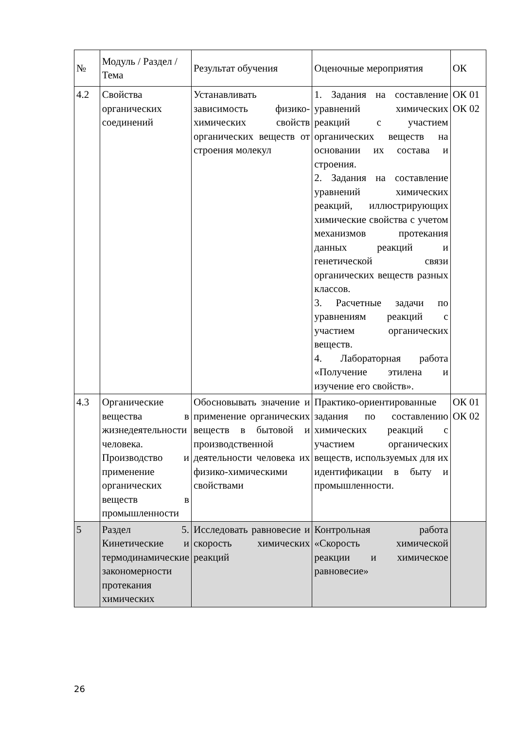| № | Модуль / Раздел / Тема | Результат обучения | Оценочные мероприятия | ОК |
| 4.2 | Свойства органических соединений | Устанавливать зависимость физико-химических свойств органических веществ от строения молекул | 1. Задания на составление уравнений химических реакций с участием органических веществ на основании их состава и строения. 2. Задания на составление уравнений химических реакций, иллюстрирующих химические свойства с учетом механизмов протекания данных реакций и генетической связи органических веществ разных классов. 3. Расчетные задачи по уравнениям реакций с участием органических веществ. 4. Лабораторная работа «Получение этилена и изучение его свойств». | ОК 01 ОК 02 |
| 4.3 | Органические вещества в жизнедеятельности человека. Производство и применение органических веществ в промышленности | Обосновывать значение и применение органических веществ в бытовой и производственной деятельности человека их физико-химическими свойствами | Практико-ориентированные задания по составлению химических реакций с участием органических веществ, используемых для их идентификации в быту и промышленности. | ОК 01 ОК 02 |
| 5 | Раздел 5. Кинетические и термодинамические закономерности протекания химических | Исследовать равновесие и скорость химических реакций | Контрольная работа «Скорость химической реакции и химическое равновесие» | |
26